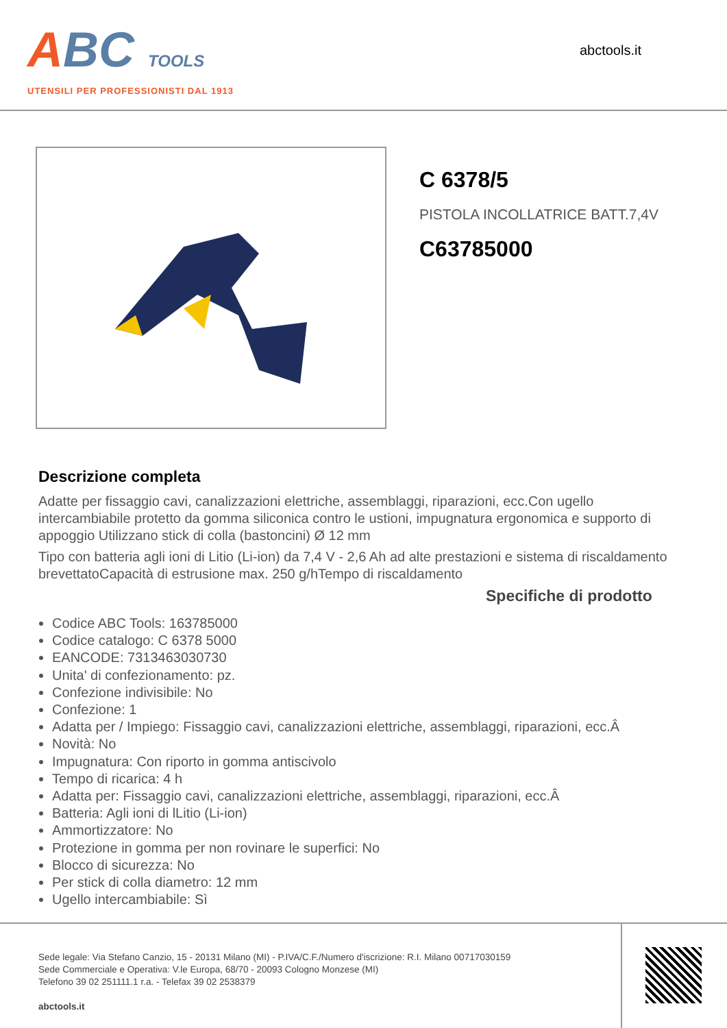ABC TOOLS
UTENSILI PER PROFESSIONISTI DAL 1913
abctools.it
C 6378/5
PISTOLA INCOLLATRICE BATT.7,4V
C63785000
Descrizione completa
Adatte per fissaggio cavi, canalizzazioni elettriche, assemblaggi, riparazioni, ecc.Con ugello intercambiabile protetto da gomma siliconica contro le ustioni, impugnatura ergonomica e supporto di appoggio Utilizzano stick di colla (bastoncini) Ø 12 mm
Tipo con batteria agli ioni di Litio (Li-ion) da 7,4 V - 2,6 Ah ad alte prestazioni e sistema di riscaldamento brevettatoCapacità di estrusione max. 250 g/hTempo di riscaldamento
Specifiche di prodotto
Codice ABC Tools: 163785000
Codice catalogo: C 6378 5000
EANCODE: 7313463030730
Unita' di confezionamento: pz.
Confezione indivisibile: No
Confezione: 1
Adatta per / Impiego: Fissaggio cavi, canalizzazioni elettriche, assemblaggi, riparazioni, ecc.Â
Novità: No
Impugnatura: Con riporto in gomma antiscivolo
Tempo di ricarica: 4 h
Adatta per: Fissaggio cavi, canalizzazioni elettriche, assemblaggi, riparazioni, ecc.Â
Batteria: Agli ioni di lLitio (Li-ion)
Ammortizzatore: No
Protezione in gomma per non rovinare le superfici: No
Blocco di sicurezza: No
Per stick di colla diametro: 12 mm
Ugello intercambiabile: Sì
Sede legale: Via Stefano Canzio, 15 - 20131 Milano (MI) - P.IVA/C.F./Numero d'iscrizione: R.I. Milano 00717030159
Sede Commerciale e Operativa: V.le Europa, 68/70 - 20093 Cologno Monzese (MI)
Telefono 39 02 251111.1 r.a. - Telefax 39 02 2538379
abctools.it